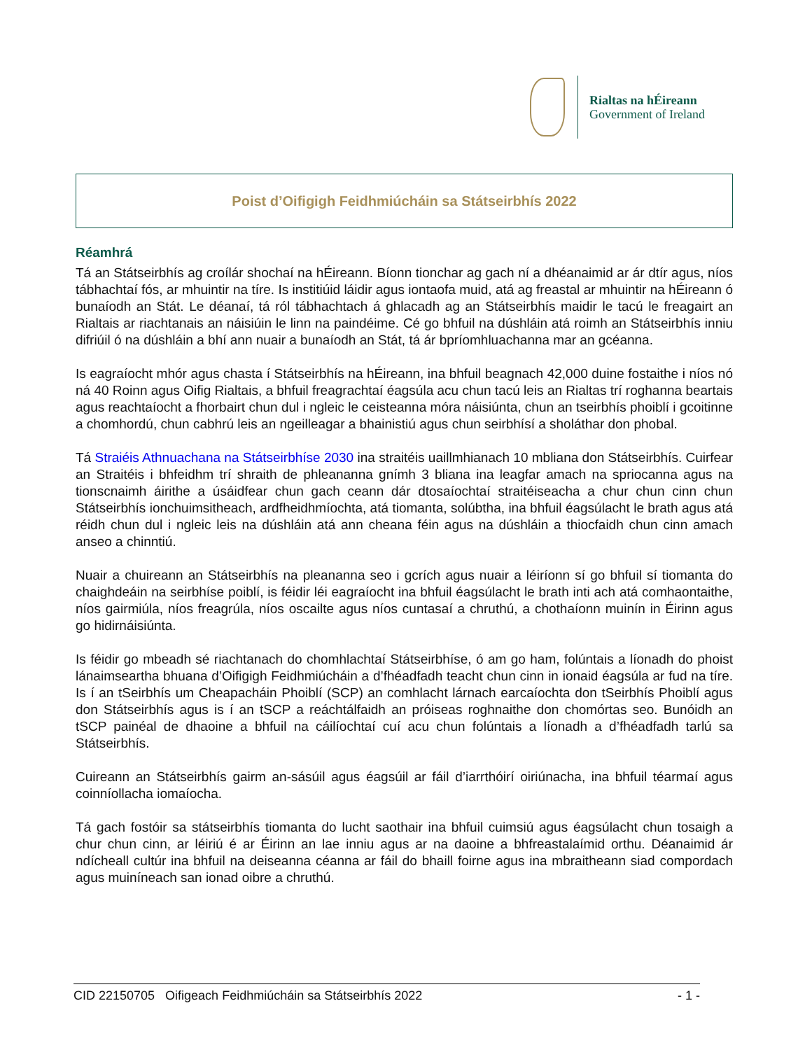Rialtas na hÉireann
Government of Ireland
Poist d’Oifigigh Feidhmiúcháin sa Státseirbhís 2022
Réamhrá
Tá an Státseirbhís ag croílár shochaí na hÉireann. Bíonn tionchar ag gach ní a dhéanaimid ar ár dtír agus, níos tábhachtaí fós, ar mhuintir na tíre. Is institiúid láidir agus iontaofa muid, atá ag freastal ar mhuintir na hÉireann ó bunaíodh an Stát. Le déanaí, tá ról tábhachtach á ghlacadh ag an Státseirbhís maidir le tacú le freagairt an Rialtais ar riachtanais an náisiúin le linn na paindéime. Cé go bhfuil na dúshláin atá roimh an Státseirbhís inniu difriúil ó na dúshláin a bhí ann nuair a bunaíodh an Stát, tá ár bpríomhluachanna mar an gcéanna.
Is eagraíocht mhór agus chasta í Státseirbhís na hÉireann, ina bhfuil beagnach 42,000 duine fostaithe i níos nó ná 40 Roinn agus Oifig Rialtais, a bhfuil freagrachtaí éagsúla acu chun tacú leis an Rialtas trí roghanna beartais agus reachtaíocht a fhorbairt chun dul i ngleic le ceisteanna móra náisiúnta, chun an tseirbhís phoiblí i gcoitinne a chomhordú, chun cabhrú leis an ngeilleagar a bhainistiú agus chun seirbhísí a sholáthar don phobal.
Tá Straiéis Athnuachana na Státseirbhíse 2030 ina straitéis uaillmhianach 10 mbliana don Státseirbhís. Cuirfear an Straitéis i bhfeidhm trí shraith de phleananna gnímh 3 bliana ina leagfar amach na spriocanna agus na tionscnaimh áirithe a úsáidfear chun gach ceann dár dtosaíochtaí straitéiseacha a chur chun cinn chun Státseirbhís ionchuimsitheach, ardfheidhmíochta, atá tiomanta, solúbtha, ina bhfuil éagsúlacht le brath agus atá réidh chun dul i ngleic leis na dúshláin atá ann cheana féin agus na dúshláin a thiocfaidh chun cinn amach anseo a chinntiú.
Nuair a chuireann an Státseirbhís na pleananna seo i gcrích agus nuair a léiríonn sí go bhfuil sí tiomanta do chaighdeáin na seirbhíse poiblí, is féidir léi eagraíocht ina bhfuil éagsúlacht le brath inti ach atá comhaontaithe, níos gairmiúla, níos freagrúla, níos oscailte agus níos cuntasaí a chruthú, a chothaíonn muinín in Éirinn agus go hidirnáisiúnta.
Is féidir go mbeadh sé riachtanach do chomhlachtaí Státseirbhíse, ó am go ham, folúntais a líonadh do phoist lánaimseartha bhuana d’Oifigigh Feidhmiúcháin a d’fhéadfadh teacht chun cinn in ionaid éagsúla ar fud na tíre. Is í an tSeirbhís um Cheapacháin Phoiblí (SCP) an comhlacht lárnach earcaíochta don tSeirbhís Phoiblí agus don Státseirbhís agus is í an tSCP a reáchtálfaidh an próiseas roghnaithe don chomórtas seo. Bunóidh an tSCP painéal de dhaoine a bhfuil na cáilíochtaí cuí acu chun folúntais a líonadh a d’fhéadfadh tarlú sa Státseirbhís.
Cuireann an Státseirbhís gairm an-sásúil agus éagsúil ar fáil d’iarrthóirí oiriúnacha, ina bhfuil téarmaí agus coinníollacha iomaíocha.
Tá gach fostóir sa státseirbhís tiomanta do lucht saothair ina bhfuil cuimsiú agus éagsúlacht chun tosaigh a chur chun cinn, ar léiriú é ar Éirinn an lae inniu agus ar na daoine a bhfreastalaímid orthu. Déanaimid ár ndícheall cultúr ina bhfuil na deiseanna céanna ar fáil do bhaill foirne agus ina mbraitheann siad compordach agus muiníneach san ionad oibre a chruthú.
CID 22150705 Oifigeach Feidhmiúcháin sa Státseirbhís 2022 - 1 -